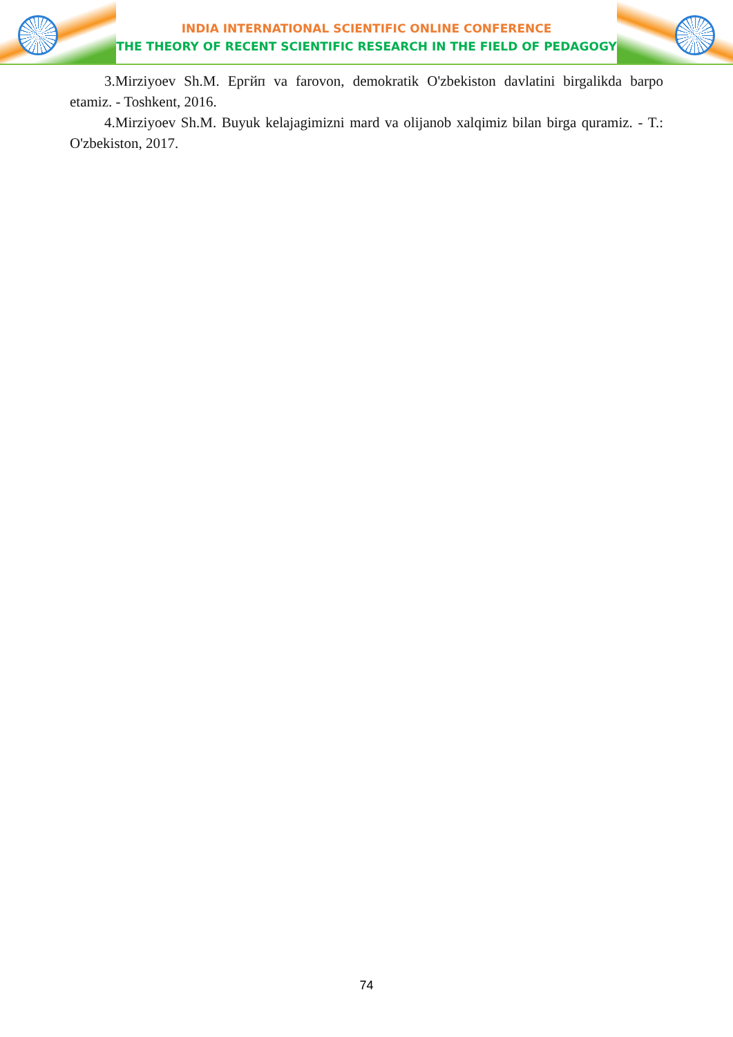INDIA INTERNATIONAL SCIENTIFIC ONLINE CONFERENCE
THE THEORY OF RECENT SCIENTIFIC RESEARCH IN THE FIELD OF PEDAGOGY
3.Mirziyoev Sh.M. Ергйп va farovon, demokratik O'zbekiston davlatini birgalikda barpo etamiz. - Toshkent, 2016.
4.Mirziyoev Sh.M. Buyuk kelajagimizni mard va olijanob xalqimiz bilan birga quramiz. - T.: O'zbekiston, 2017.
74